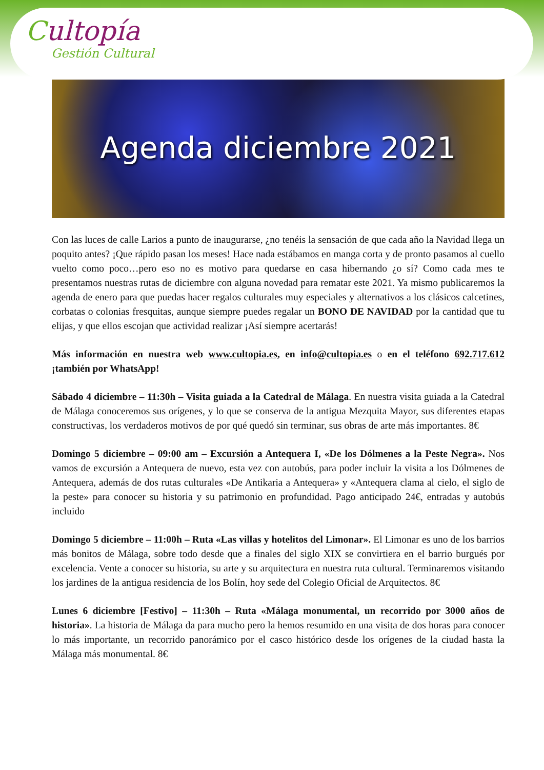Cultopía
Gestión Cultural
Agenda diciembre 2021
Con las luces de calle Larios a punto de inaugurarse, ¿no tenéis la sensación de que cada año la Navidad llega un poquito antes? ¡Que rápido pasan los meses! Hace nada estábamos en manga corta y de pronto pasamos al cuello vuelto como poco…pero eso no es motivo para quedarse en casa hibernando ¿o sí? Como cada mes te presentamos nuestras rutas de diciembre con alguna novedad para rematar este 2021. Ya mismo publicaremos la agenda de enero para que puedas hacer regalos culturales muy especiales y alternativos a los clásicos calcetines, corbatas o colonias fresquitas, aunque siempre puedes regalar un BONO DE NAVIDAD por la cantidad que tu elijas, y que ellos escojan que actividad realizar ¡Así siempre acertarás!
Más información en nuestra web www.cultopia.es, en info@cultopia.es o en el teléfono 692.717.612 ¡también por WhatsApp!
Sábado 4 diciembre – 11:30h – Visita guiada a la Catedral de Málaga. En nuestra visita guiada a la Catedral de Málaga conoceremos sus orígenes, y lo que se conserva de la antigua Mezquita Mayor, sus diferentes etapas constructivas, los verdaderos motivos de por qué quedó sin terminar, sus obras de arte más importantes. 8€
Domingo 5 diciembre – 09:00 am – Excursión a Antequera I, «De los Dólmenes a la Peste Negra». Nos vamos de excursión a Antequera de nuevo, esta vez con autobús, para poder incluir la visita a los Dólmenes de Antequera, además de dos rutas culturales «De Antikaria a Antequera» y «Antequera clama al cielo, el siglo de la peste» para conocer su historia y su patrimonio en profundidad. Pago anticipado 24€, entradas y autobús incluido
Domingo 5 diciembre – 11:00h – Ruta «Las villas y hotelitos del Limonar». El Limonar es uno de los barrios más bonitos de Málaga, sobre todo desde que a finales del siglo XIX se convirtiera en el barrio burgués por excelencia. Vente a conocer su historia, su arte y su arquitectura en nuestra ruta cultural. Terminaremos visitando los jardines de la antigua residencia de los Bolín, hoy sede del Colegio Oficial de Arquitectos. 8€
Lunes 6 diciembre [Festivo] – 11:30h – Ruta «Málaga monumental, un recorrido por 3000 años de historia». La historia de Málaga da para mucho pero la hemos resumido en una visita de dos horas para conocer lo más importante, un recorrido panorámico por el casco histórico desde los orígenes de la ciudad hasta la Málaga más monumental. 8€